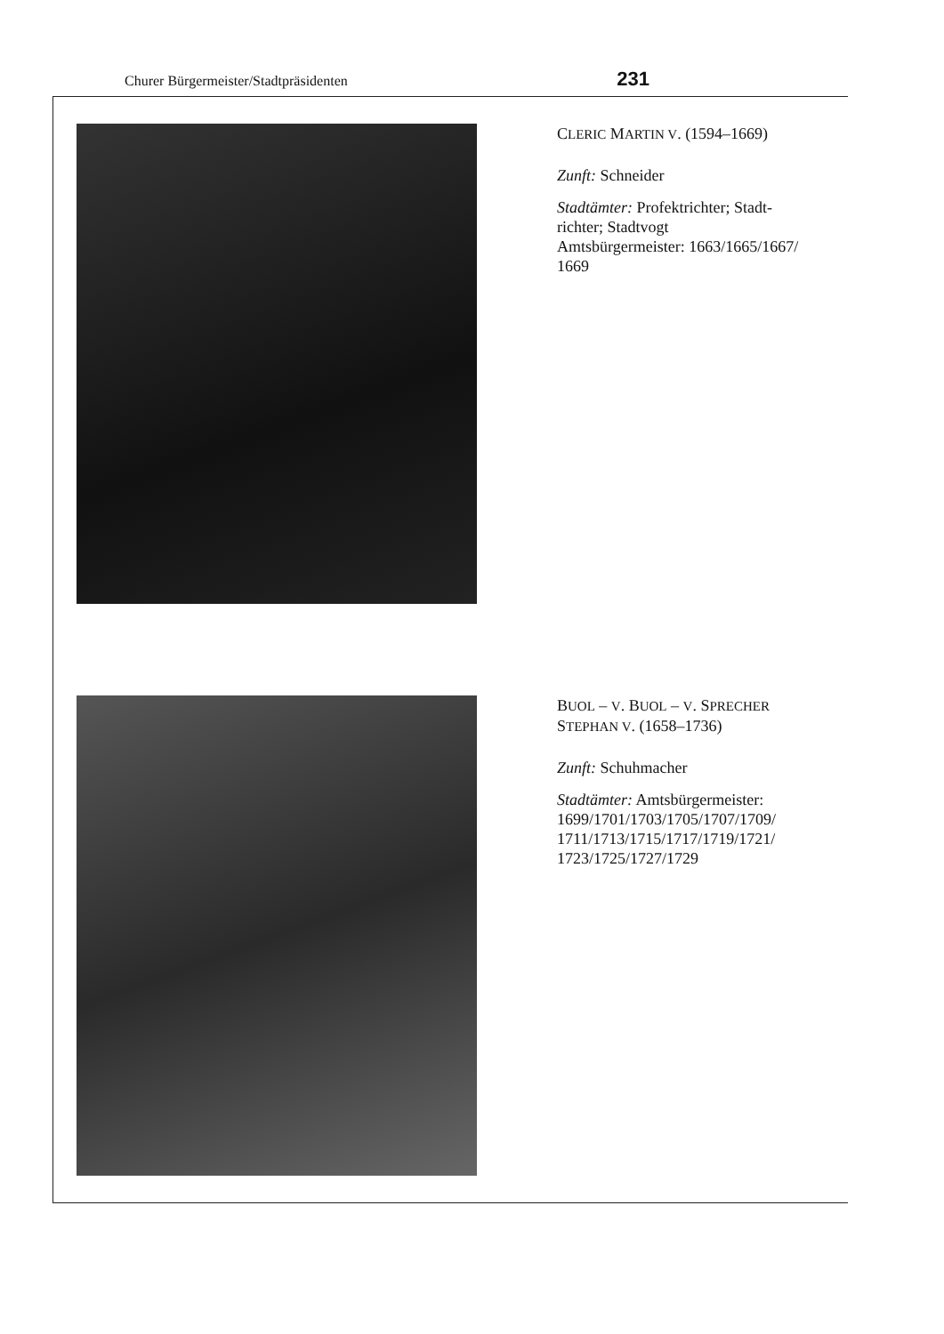Churer Bürgermeister/Stadtpräsidenten 231
CLERIC MARTIN V. (1594–1669)
Zunft: Schneider
Stadtämter: Profektrichter; Stadt-
richter; Stadtvogt
Amtsbürgermeister: 1663/1665/1667/
1669
BUOL – V. BUOL – V. SPRECHER
STEPHAN V. (1658–1736)
Zunft: Schuhmacher
Stadtämter: Amtsbürgermeister:
1699/1701/1703/1705/1707/1709/
1711/1713/1715/1717/1719/1721/
1723/1725/1727/1729